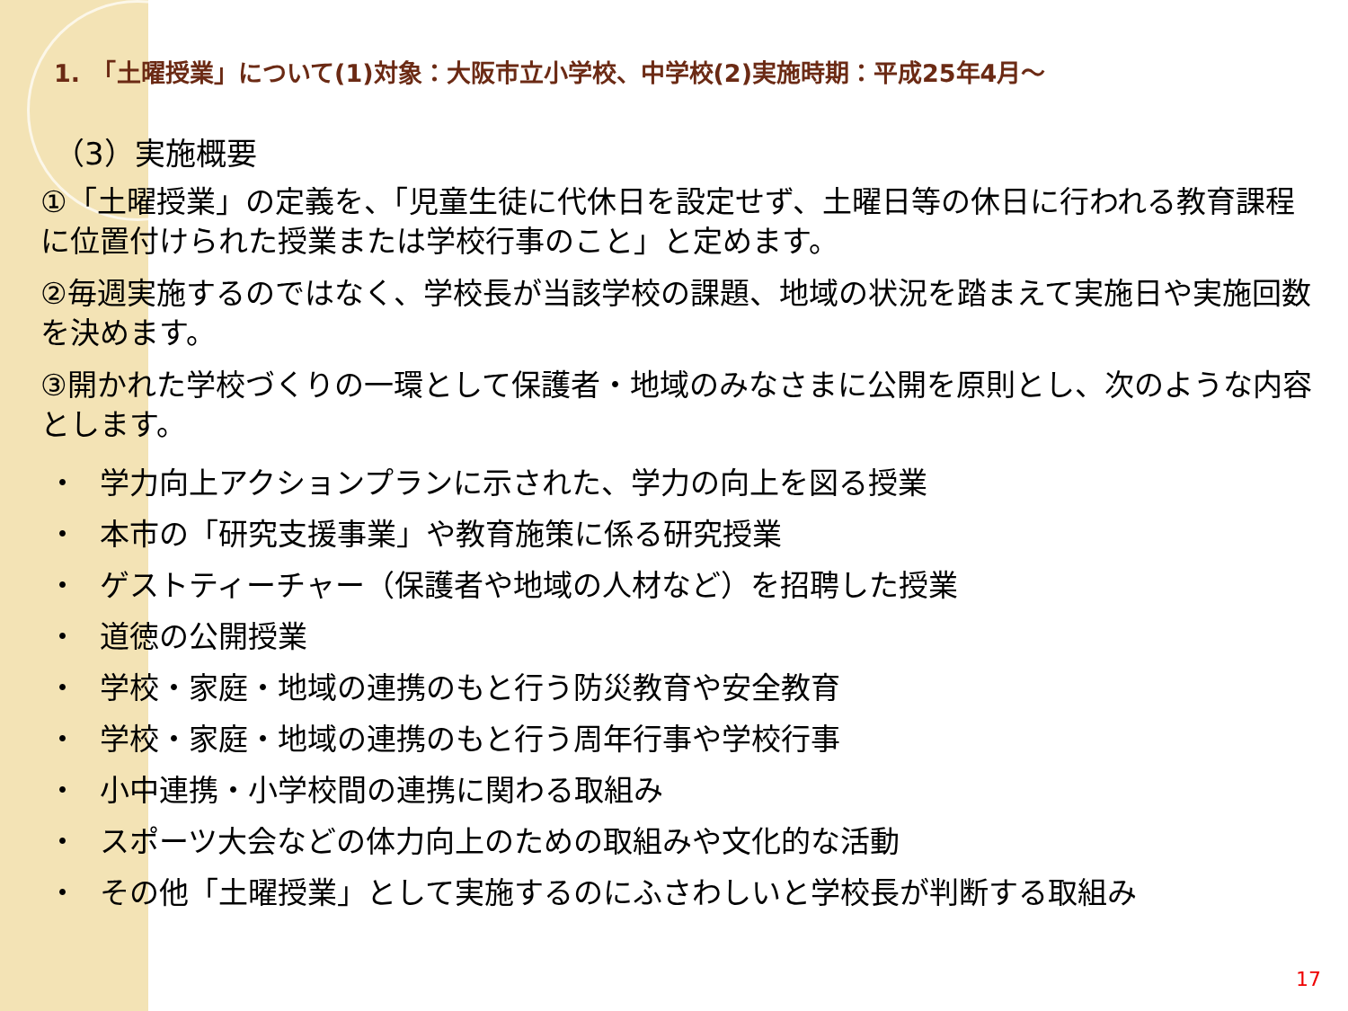1.　「土曜授業」について(1)対象：大阪市立小学校、中学校(2)実施時期：平成25年4月～
（3）実施概要
①「土曜授業」の定義を、「児童生徒に代休日を設定せず、土曜日等の休日に行われる教育課程に位置付けられた授業または学校行事のこと」と定めます。
②毎週実施するのではなく、学校長が当該学校の課題、地域の状況を踏まえて実施日や実施回数を決めます。
③開かれた学校づくりの一環として保護者・地域のみなさまに公開を原則とし、次のような内容とします。
・ 学力向上アクションプランに示された、学力の向上を図る授業
・ 本市の「研究支援事業」や教育施策に係る研究授業
・ ゲストティーチャー（保護者や地域の人材など）を招聘した授業
・ 道徳の公開授業
・ 学校・家庭・地域の連携のもと行う防災教育や安全教育
・ 学校・家庭・地域の連携のもと行う周年行事や学校行事
・ 小中連携・小学校間の連携に関わる取組み
・ スポーツ大会などの体力向上のための取組みや文化的な活動
・ その他「土曜授業」として実施するのにふさわしいと学校長が判断する取組み
17